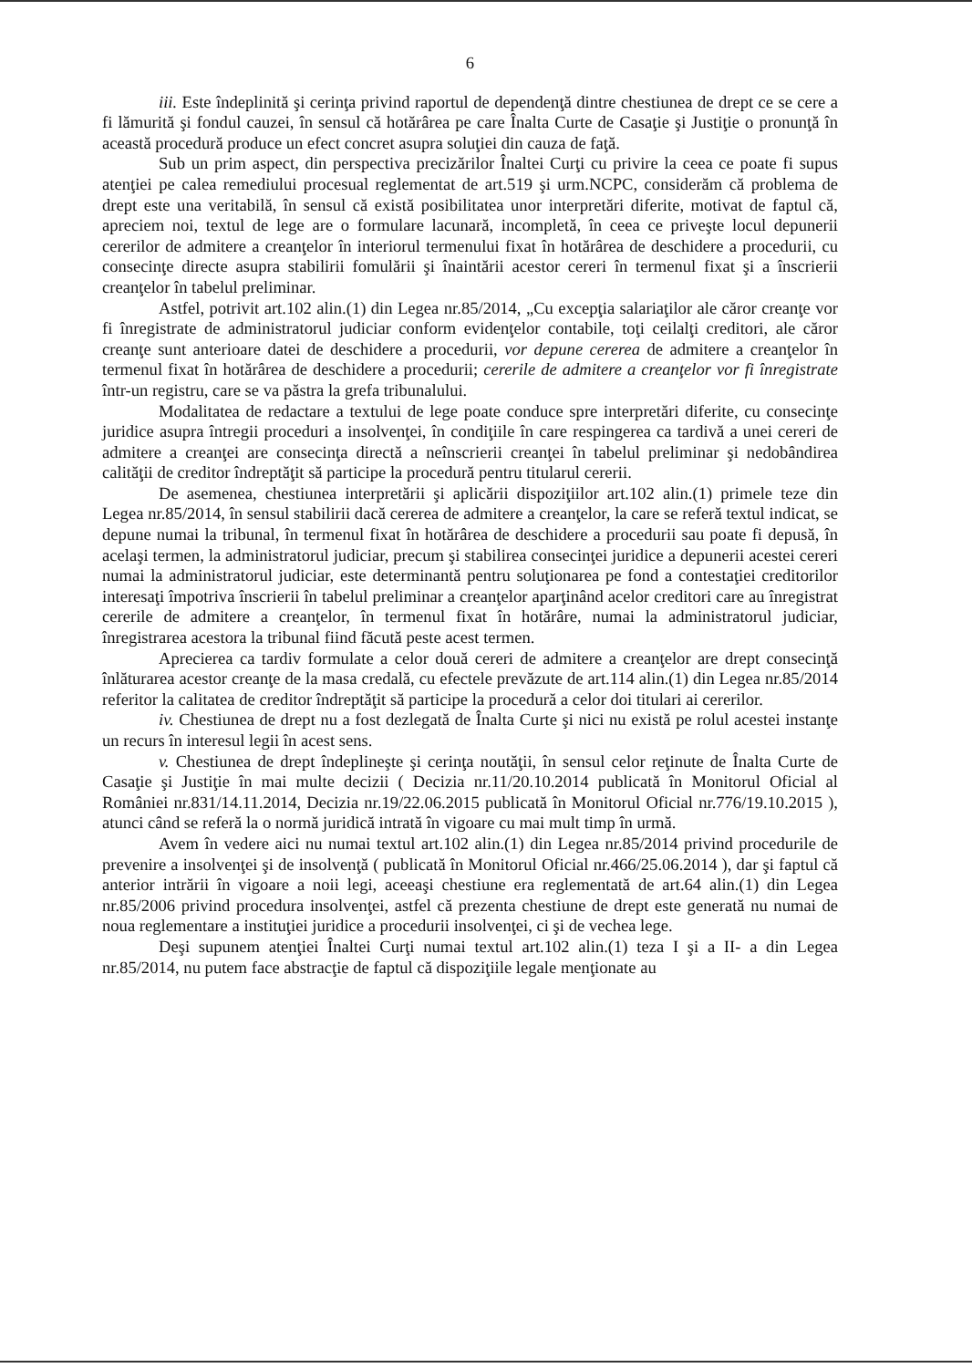6
iii. Este îndeplinită şi cerinţa privind raportul de dependenţă dintre chestiunea de drept ce se cere a fi lămurită şi fondul cauzei, în sensul că hotărârea pe care Înalta Curte de Casaţie şi Justiţie o pronunţă în această procedură produce un efect concret asupra soluţiei din cauza de faţă.
Sub un prim aspect, din perspectiva precizărilor Înaltei Curţi cu privire la ceea ce poate fi supus atenţiei pe calea remediului procesual reglementat de art.519 şi urm.NCPC, considerăm că problema de drept este una veritabilă, în sensul că există posibilitatea unor interpretări diferite, motivat de faptul că, apreciem noi, textul de lege are o formulare lacunară, incompletă, în ceea ce priveşte locul depunerii cererilor de admitere a creanţelor în interiorul termenului fixat în hotărârea de deschidere a procedurii, cu consecinţe directe asupra stabilirii fomulării şi înaintării acestor cereri în termenul fixat şi a înscrierii creanţelor în tabelul preliminar.
Astfel, potrivit art.102 alin.(1) din Legea nr.85/2014, „Cu excepţia salariaţilor ale căror creanţe vor fi înregistrate de administratorul judiciar conform evidenţelor contabile, toţi ceilalţi creditori, ale căror creanţe sunt anterioare datei de deschidere a procedurii, vor depune cererea de admitere a creanţelor în termenul fixat în hotărârea de deschidere a procedurii; cererile de admitere a creanţelor vor fi înregistrate într-un registru, care se va păstra la grefa tribunalului.
Modalitatea de redactare a textului de lege poate conduce spre interpretări diferite, cu consecinţe juridice asupra întregii proceduri a insolvenţei, în condiţiile în care respingerea ca tardivă a unei cereri de admitere a creanţei are consecinţa directă a neînscrierii creanţei în tabelul preliminar şi nedobândirea calităţii de creditor îndreptăţit să participe la procedură pentru titularul cererii.
De asemenea, chestiunea interpretării şi aplicării dispoziţiilor art.102 alin.(1) primele teze din Legea nr.85/2014, în sensul stabilirii dacă cererea de admitere a creanţelor, la care se referă textul indicat, se depune numai la tribunal, în termenul fixat în hotărârea de deschidere a procedurii sau poate fi depusă, în acelaşi termen, la administratorul judiciar, precum şi stabilirea consecinţei juridice a depunerii acestei cereri numai la administratorul judiciar, este determinantă pentru soluţionarea pe fond a contestaţiei creditorilor interesaţi împotriva înscrierii în tabelul preliminar a creanţelor aparţinând acelor creditori care au înregistrat cererile de admitere a creanţelor, în termenul fixat în hotărâre, numai la administratorul judiciar, înregistrarea acestora la tribunal fiind făcută peste acest termen.
Aprecierea ca tardiv formulate a celor două cereri de admitere a creanţelor are drept consecinţă înlăturarea acestor creanţe de la masa credală, cu efectele prevăzute de art.114 alin.(1) din Legea nr.85/2014 referitor la calitatea de creditor îndreptăţit să participe la procedură a celor doi titulari ai cererilor.
iv. Chestiunea de drept nu a fost dezlegată de Înalta Curte şi nici nu există pe rolul acestei instanţe un recurs în interesul legii în acest sens.
v. Chestiunea de drept îndeplineşte şi cerinţa noutăţii, în sensul celor reţinute de Înalta Curte de Casaţie şi Justiţie în mai multe decizii ( Decizia nr.11/20.10.2014 publicată în Monitorul Oficial al României nr.831/14.11.2014, Decizia nr.19/22.06.2015 publicată în Monitorul Oficial nr.776/19.10.2015 ), atunci când se referă la o normă juridică intrată în vigoare cu mai mult timp în urmă.
Avem în vedere aici nu numai textul art.102 alin.(1) din Legea nr.85/2014 privind procedurile de prevenire a insolvenţei şi de insolvenţă ( publicată în Monitorul Oficial nr.466/25.06.2014 ), dar şi faptul că anterior intrării în vigoare a noii legi, aceeaşi chestiune era reglementată de art.64 alin.(1) din Legea nr.85/2006 privind procedura insolvenţei, astfel că prezenta chestiune de drept este generată nu numai de noua reglementare a instituţiei juridice a procedurii insolvenţei, ci şi de vechea lege.
Deşi supunem atenţiei Înaltei Curţi numai textul art.102 alin.(1) teza I şi a II- a din Legea nr.85/2014, nu putem face abstracţie de faptul că dispoziţiile legale menţionate au